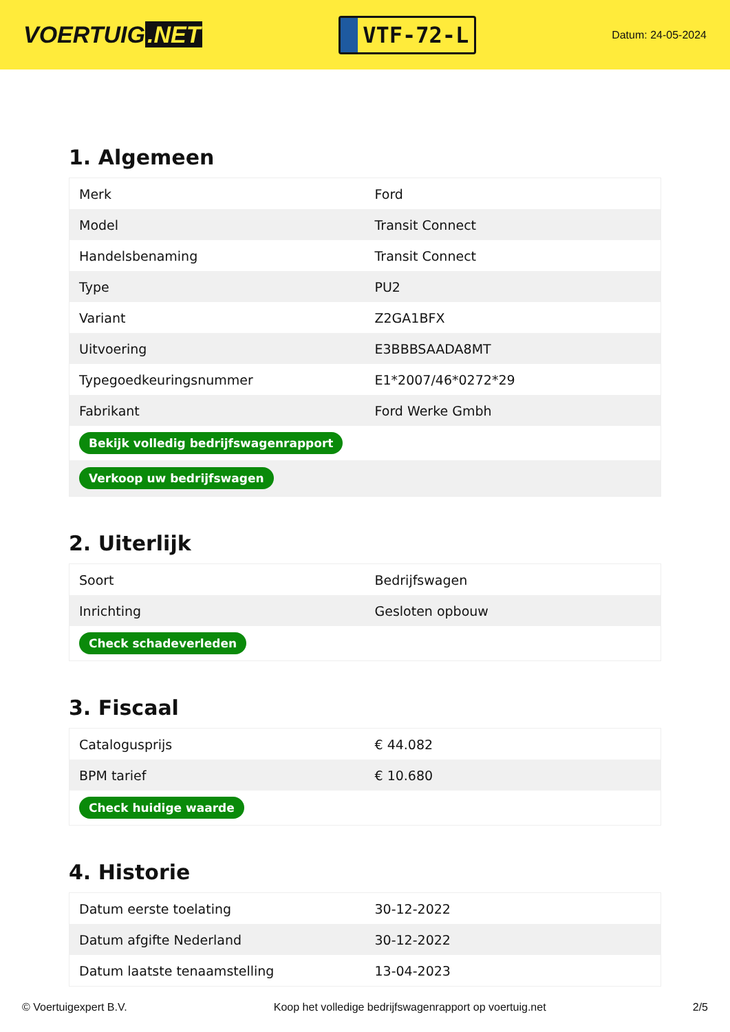VOERTUIG.NET
VTF-72-L
Datum: 24-05-2024
1. Algemeen
| Merk | Ford |
| Model | Transit Connect |
| Handelsbenaming | Transit Connect |
| Type | PU2 |
| Variant | Z2GA1BFX |
| Uitvoering | E3BBBSAADA8MT |
| Typegoedkeuringsnummer | E1*2007/46*0272*29 |
| Fabrikant | Ford Werke Gmbh |
| Bekijk volledig bedrijfswagenrapport | |
| Verkoop uw bedrijfswagen | |
2. Uiterlijk
| Soort | Bedrijfswagen |
| Inrichting | Gesloten opbouw |
| Check schadeverleden | |
3. Fiscaal
| Catalogusprijs | € 44.082 |
| BPM tarief | € 10.680 |
| Check huidige waarde | |
4. Historie
| Datum eerste toelating | 30-12-2022 |
| Datum afgifte Nederland | 30-12-2022 |
| Datum laatste tenaamstelling | 13-04-2023 |
© Voertuigexpert B.V. Koop het volledige bedrijfswagenrapport op voertuig.net 2/5